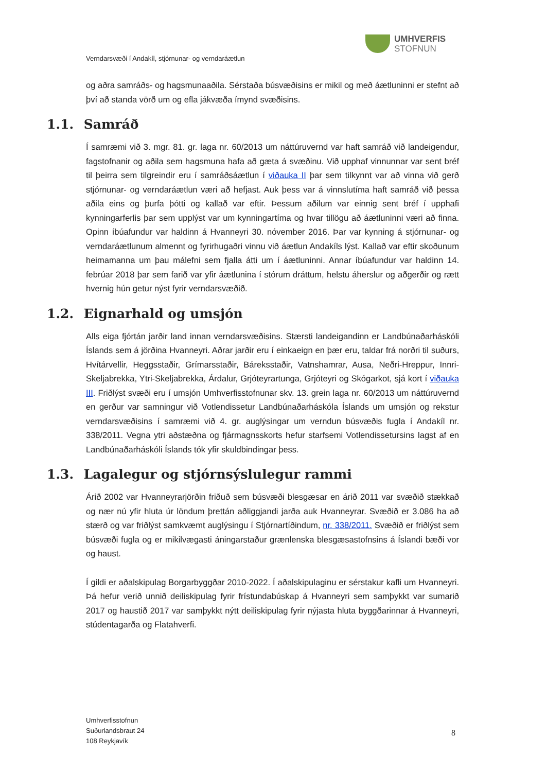UMHVERFIS
STOFNUN
Verndarsvæði í Andakíl, stjórnunar- og verndaráætlun
og aðra samráðs- og hagsmunaaðila. Sérstaða búsvæðisins er mikil og með áætluninni er stefnt að því að standa vörð um og efla jákvæða ímynd svæðisins.
1.1. Samráð
Í samræmi við 3. mgr. 81. gr. laga nr. 60/2013 um náttúruvernd var haft samráð við landeigendur, fagstofnanir og aðila sem hagsmuna hafa að gæta á svæðinu. Við upphaf vinnunnar var sent bréf til þeirra sem tilgreindir eru í samráðsáætlun í viðauka II þar sem tilkynnt var að vinna við gerð stjórnunar- og verndaráætlun væri að hefjast. Auk þess var á vinnslutíma haft samráð við þessa aðila eins og þurfa þótti og kallað var eftir. Þessum aðilum var einnig sent bréf í upphafi kynningarferlis þar sem upplýst var um kynningartíma og hvar tillögu að áætluninni væri að finna. Opinn íbúafundur var haldinn á Hvanneyri 30. nóvember 2016. Þar var kynning á stjórnunar- og verndaráætlunum almennt og fyrirhugaðri vinnu við áætlun Andakíls lýst. Kallað var eftir skoðunum heimamanna um þau málefni sem fjalla átti um í áætluninni. Annar íbúafundur var haldinn 14. febrúar 2018 þar sem farið var yfir áætlunina í stórum dráttum, helstu áherslur og aðgerðir og rætt hvernig hún getur nýst fyrir verndarsvæðið.
1.2. Eignarhald og umsjón
Alls eiga fjórtán jarðir land innan verndarsvæðisins. Stærsti landeigandinn er Landbúnaðarháskóli Íslands sem á jörðina Hvanneyri. Aðrar jarðir eru í einkaeign en þær eru, taldar frá norðri til suðurs, Hvítárvellir, Heggsstaðir, Grímarsstaðir, Báreksstaðir, Vatnshamrar, Ausa, Neðri-Hreppur, Innri-Skeljabrekka, Ytri-Skeljabrekka, Árdalur, Grjóteyrartunga, Grjóteyri og Skógarkot, sjá kort í viðauka III. Friðlýst svæði eru í umsjón Umhverfisstofnunar skv. 13. grein laga nr. 60/2013 um náttúruvernd en gerður var samningur við Votlendissetur Landbúnaðarháskóla Íslands um umsjón og rekstur verndarsvæðisins í samræmi við 4. gr. auglýsingar um verndun búsvæðis fugla í Andakíl nr. 338/2011. Vegna ytri aðstæðna og fjármagnsskorts hefur starfsemi Votlendissetursins lagst af en Landbúnaðarháskóli Íslands tók yfir skuldbindingar þess.
1.3. Lagalegur og stjórnsýslulegur rammi
Árið 2002 var Hvanneyrarjörðin friðuð sem búsvæði blesgæsar en árið 2011 var svæðið stækkað og nær nú yfir hluta úr löndum þrettán aðliggjandi jarða auk Hvanneyrar. Svæðið er 3.086 ha að stærð og var friðlýst samkvæmt auglýsingu í Stjórnartíðindum, nr. 338/2011. Svæðið er friðlýst sem búsvæði fugla og er mikilvægasti áningarstaður grænlenska blesgæsastofnsins á Íslandi bæði vor og haust.
Í gildi er aðalskipulag Borgarbyggðar 2010-2022. Í aðalskipulaginu er sérstakur kafli um Hvanneyri. Þá hefur verið unnið deiliskipulag fyrir frístundabúskap á Hvanneyri sem samþykkt var sumarið 2017 og haustið 2017 var samþykkt nýtt deiliskipulag fyrir nýjasta hluta byggðarinnar á Hvanneyri, stúdentagarða og Flatahverfi.
Umhverfisstofnun
Suðurlandsbraut 24
108 Reykjavík
8